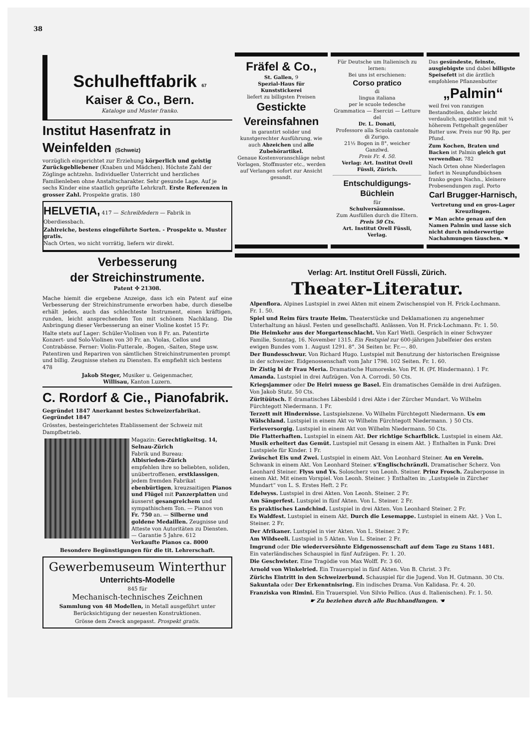38
Schulheftfabrik 67
Kaiser & Co., Bern.
Kataloge und Muster franko.
Institut Hasenfratz in Weinfelden (Schweiz)
vorzüglich eingerichtet zur Erziehung körperlich und geistig Zurückgebliebener (Knaben und Mädchen). Höchste Zahl der Zöglinge achtzehn. Individueller Unterricht und herzliches Familienleben ohne Anstaltscharakter. Sehr gesunde Lage. Auf je sechs Kinder eine staatlich geprüfte Lehrkraft. Erste Referenzen in grosser Zahl. Prospekte gratis. 180
HELVETIA, 417 — Schreibfedern — Fabrik in Oberdiessbach.
Zahlreiche, bestens eingeführte Sorten. - Prospekte u. Muster gratis.
Nach Orten, wo nicht vorrätig, liefern wir direkt.
Verbesserung
der Streichinstrumente.
Patent ✣ 21308.
Mache hiemit die ergebene Anzeige, dass ich ein Patent auf eine Verbesserung der Streichinstrumente erworben habe, durch dieselbe erhält jedes, auch das schlechteste Instrument, einen kräftigen, runden, leicht ansprechenden Ton mit schönem Nachklang. Die Anbringung dieser Verbesserung an einer Violine kostet 15 Fr.
Halte stets auf Lager: Schüler-Violinen von 8 Fr. an. Patentirte Konzert- und Solo-Violinen von 30 Fr. an. Violas, Cellos und Contrabässe. Ferner: Violin-Futterale, -Bogen, -Saiten, Stege usw. Patentiren und Repariren von sämtlichen Streichinstrumenten prompt und billig. Zeugnisse stehen zu Diensten. Es empfiehlt sich bestens 478
Jakob Steger, Musiker u. Geigenmacher,
Willisau, Kanton Luzern.
C. Rordorf & Cie., Pianofabrik.
Gegründet 1847 Anerkannt bestes Schweizerfabrikat. Gegründet 1847
Grösstes, besteingerichtetes Etablissement der Schweiz mit Dampfbetrieb.
Magazin: Gerechtigkeitsg. 14, Selnau-Zürich
Fabrik und Bureau:
Albisrieden-Zürich
empfehlen ihre so beliebten, soliden, unübertroffenen, erstklassigen, jedem fremden Fabrikat ebenbürtigen, kreuzsaitigen Pianos und Flügel mit Panzerplatten und äusserst gesangreichem und sympathischem Ton. — Pianos von Fr. 750 an. — Silberne und goldene Medaillen. Zeugnisse und Atteste von Autoritäten zu Diensten. — Garantie 5 Jahre. 612
Verkaufte Pianos ca. 8000
Besondere Begünstigungen für die tit. Lehrerschaft.
Gewerbemuseum Winterthur
Unterrichts-Modelle
845 für
Mechanisch-technisches Zeichnen
Sammlung von 48 Modellen, in Metall ausgeführt unter Berücksichtigung der neuesten Konstruktionen.
Grösse dem Zweck angepasst. Prospekt gratis.
Fräfel & Co.,
St. Gallen, 9
Spezial-Haus für Kunststickerei
liefert zu billigsten Preisen
Gestickte
Vereinsfahnen
in garantirt solider und kunstgerechter Ausführung, wie auch Abzeichen und alle Zubehörartikel.
Genaue Kostenvoranschläge nebst Vorlagen, Stoffmuster etc., werden auf Verlangen sofort zur Ansicht gesandt.
Für Deutsche um Italienisch zu lernen:
Bei uns ist erschienen:
Corso pratico
di
lingua italiana
per le scuole tedesche
Grammatica — Esercizi — Letture
del
Dr. L. Donati,
Professore alla Scuola cantonale di Zurigo.
21½ Bogen in 8°, weicher Ganzlwd.
Preis Fr. 4. 50.
Verlag: Art. Institut Orell Füssli, Zürich.
Entschuldigungs-Büchlein
für
Schulversäumnisse.
Zum Ausfüllen durch die Eltern.
Preis 50 Cts.
Art. Institut Orell Füssli, Verlag.
Das gesündeste, feinste, ausgiebigste und dabei billigste Speisefett ist die ärztlich empfohlene Pflanzenbutter
„Palmin“
weil frei von ranzigen Bestandteilen, daher leicht verdaulich, appetitlich und mit ¼ höherem Fettgehalt gegenüber Butter usw. Preis nur 90 Rp. per Pfund.
Zum Kochen, Braten und Backen ist Palmin gleich gut verwendbar. 782
Nach Orten ohne Niederlagen liefert in Neunpfundbüchsen franko gegen Nachn., kleinere Probesendungen zugl. Porto
Carl Brugger-Harnisch,
Vertretung und en gros-Lager Kreuzlingen.
☛ Man achte genau auf den Namen Palmin und lasse sich nicht durch minderwertige Nachahmungen täuschen. ☚
Verlag: Art. Institut Orell Füssli, Zürich.
Theater-Literatur.
Alpenflora. Alpines Lustspiel in zwei Akten mit einem Zwischenspiel von H. Frick-Lochmann. Fr. 1. 50.
Spiel und Reim fürs traute Heim. Theaterstücke und Deklamationen zu angenehmer Unterhaltung an häusl. Festen und gesellschaftl. Anlässen. Von H. Frick-Lochmann. Fr. 1. 50.
Die Heimkehr aus der Morgartenschlacht. Von Karl Wetli. Gespräch in einer Schwyzer Familie, Sonntag, 16. November 1315. Ein Festspiel zur 600-jährigen Jubelfeier des ersten ewigen Bundes vom 1. August 1291. 8°. 34 Seiten br. Fr.—. 80.
Der Bundesschwur. Von Richard Hugo. Lustspiel mit Benutzung der historischen Ereignisse in der schweizer. Eidgenossenschaft vom Jahr 1798. 102 Seiten. Fr. 1. 60.
Dr Zistig bi dr Frau Meria. Dramatische Humoreske. Von Pf. H. (Pf. Hindermann). 1 Fr.
Amanda. Lustspiel in drei Aufzügen. Von A. Corrodi. 50 Cts.
Kriegsjammer oder De Heiri muess ge Basel. Ein dramatisches Gemälde in drei Aufzügen. Von Jakob Stutz. 50 Cts.
Züritüütsch. E dramatisches Läbesbild i drei Akte i der Zürcher Mundart. Vo Wilhelm Fürchtegott Niedermann. 1 Fr.
Terzett mit Hindernisse. Lustspielszene. Vo Wilhelm Fürchtegott Niedermann. Us em Wälschland. Lustspiel in einem Akt vo Wilhelm Fürchtegott Niedermann. } 50 Cts.
Ferieversorgig. Lustspiel in einem Akt von Wilhelm Niedermann. 50 Cts.
Die Flatterhaften. Lustspiel in einem Akt. Der richtige Scharfblick. Lustspiel in einem Akt. Musik erheitert das Gemüt. Lustspiel mit Gesang in einem Akt. } Enthalten in Funk: Drei Lustspiele für Kinder. 1 Fr.
Zwüschet Eis und Zwei. Lustspiel in einem Akt. Von Leonhard Steiner. Au en Verein. Schwank in einem Akt. Von Leonhard Steiner. s'Englischchränzli. Dramatischer Scherz. Von Leonhard Steiner. Flyss und Ys. Soloscherz von Leonh. Steiner. Prinz Frosch. Zauberposse in einem Akt. Mit einem Vorspiel. Von Leonh. Steiner. } Enthalten in: „Lustspiele in Zürcher Mundart“ von L. S. Erstes Heft. 2 Fr.
Edelwyss. Lustspiel in drei Akten. Von Leonh. Steiner. 2 Fr.
Am Sängerfest. Lustspiel in fünf Akten. Von L. Steiner. 2 Fr.
Es praktisches Landchind. Lustspiel in drei Akten. Von Leonhard Steiner. 2 Fr.
Es Waldfest. Lustspiel in einem Akt. Durch die Lesemappe. Lustspiel in einem Akt. } Von L. Steiner. 2 Fr.
Der Afrikaner. Lustspiel in vier Akten. Von L. Steiner. 2 Fr.
Am Wildseeli. Lustspiel in 5 Akten. Von L. Steiner. 2 Fr.
Imgrund oder Die wiederversöhnte Eidgenossenschaft auf dem Tage zu Stans 1481. Ein vaterländisches Schauspiel in fünf Aufzügen. Fr. 1. 20.
Die Geschwister. Eine Tragödie von Max Wolff. Fr. 3 60.
Arnold von Winkelried. Ein Trauerspiel in fünf Akten. Von B. Christ. 3 Fr.
Zürichs Eintritt in den Schweizerbund. Schauspiel für die Jugend. Von H. Gutmann. 30 Cts.
Sakuntala oder Der Erkenntnisring. Ein indisches Drama. Von Kalidasa. Fr. 4. 20.
Franziska von Rimini. Ein Trauerspiel. Von Silvio Pellico. (Aus d. Italienischen). Fr. 1. 50.
☛ Zu beziehen durch alle Buchhandlungen. ☚